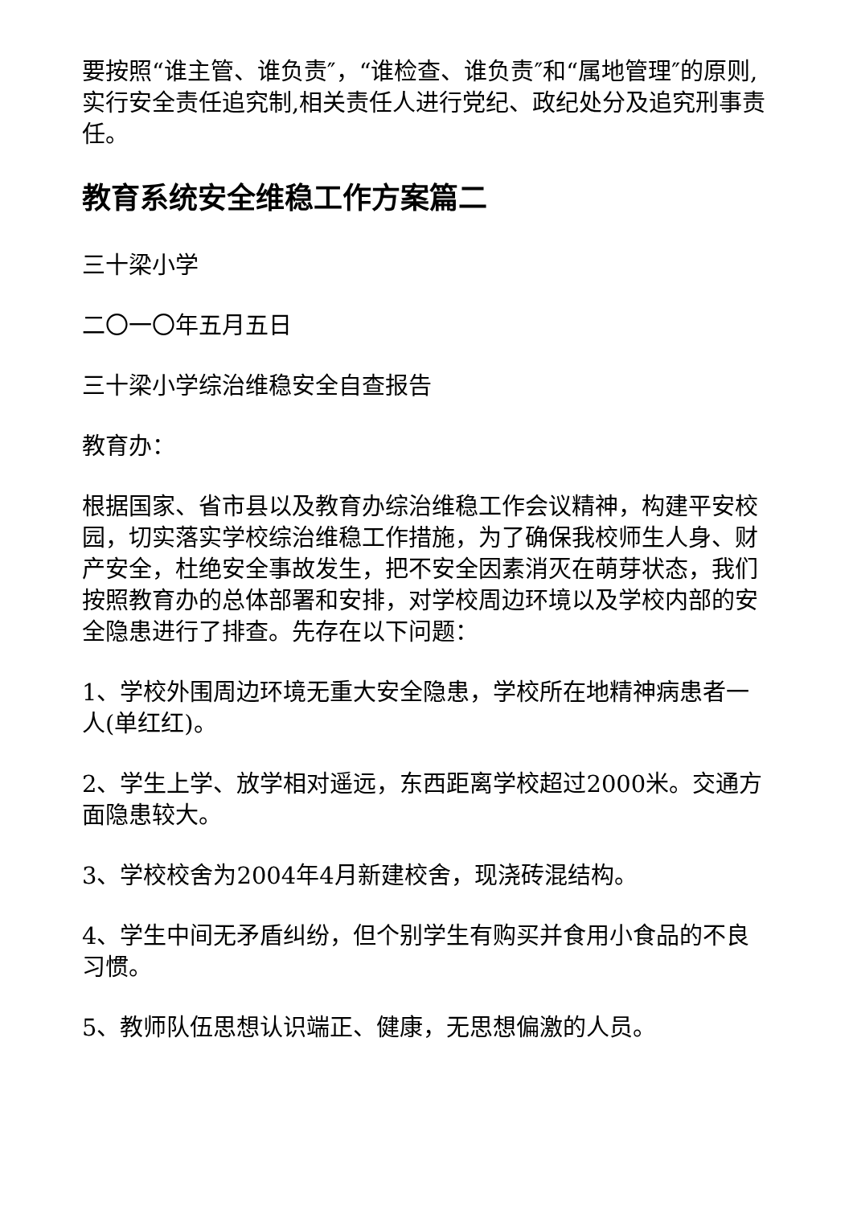要按照“谁主管、谁负责″，“谁检查、谁负责″和“属地管理″的原则,实行安全责任追究制,相关责任人进行党纪、政纪处分及追究刑事责任。
教育系统安全维稳工作方案篇二
三十梁小学
二〇一〇年五月五日
三十梁小学综治维稳安全自查报告
教育办：
根据国家、省市县以及教育办综治维稳工作会议精神，构建平安校园，切实落实学校综治维稳工作措施，为了确保我校师生人身、财产安全，杜绝安全事故发生，把不安全因素消灭在萌芽状态，我们按照教育办的总体部署和安排，对学校周边环境以及学校内部的安全隐患进行了排查。先存在以下问题：
1、学校外围周边环境无重大安全隐患，学校所在地精神病患者一人(单红红)。
2、学生上学、放学相对遥远，东西距离学校超过2000米。交通方面隐患较大。
3、学校校舍为2004年4月新建校舍，现浇砖混结构。
4、学生中间无矛盾纠纷，但个别学生有购买并食用小食品的不良习惯。
5、教师队伍思想认识端正、健康，无思想偏激的人员。